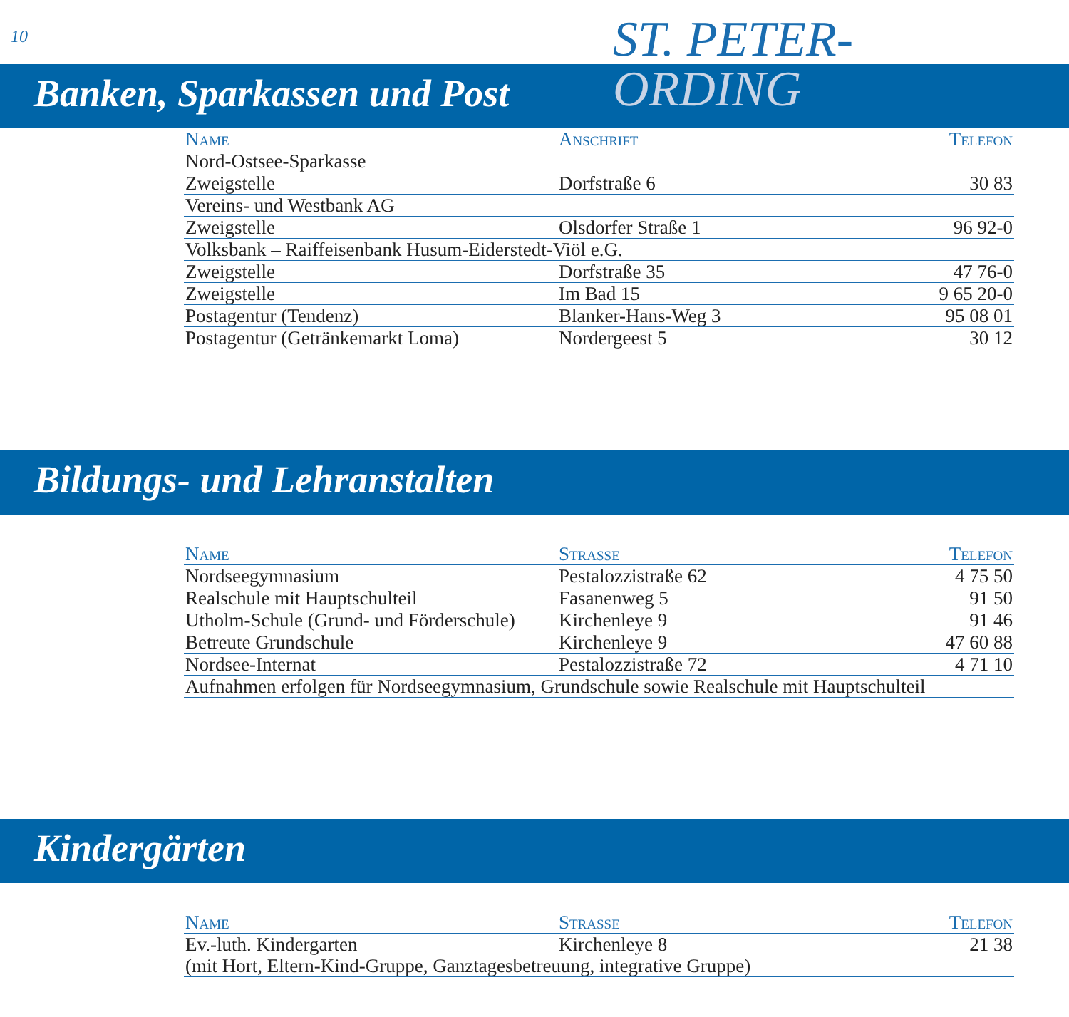10
ST. PETER-
ORDING
Banken, Sparkassen und Post
| Name | Anschrift | Telefon |
| --- | --- | --- |
| Nord-Ostsee-Sparkasse | | |
| Zweigstelle | Dorfstraße 6 | 30 83 |
| Vereins- und Westbank AG | | |
| Zweigstelle | Olsdorfer Straße 1 | 96 92-0 |
| Volksbank – Raiffeisenbank Husum-Eiderstedt-Viöl e.G. | | |
| Zweigstelle | Dorfstraße 35 | 47 76-0 |
| Zweigstelle | Im Bad 15 | 9 65 20-0 |
| Postagentur (Tendenz) | Blanker-Hans-Weg 3 | 95 08 01 |
| Postagentur (Getränkemarkt Loma) | Nordergeest 5 | 30 12 |
Bildungs- und Lehranstalten
| Name | Strasse | Telefon |
| --- | --- | --- |
| Nordseegymnasium | Pestalozzistraße 62 | 4 75 50 |
| Realschule mit Hauptschulteil | Fasanenweg 5 | 91 50 |
| Utholm-Schule (Grund- und Förderschule) | Kirchenleye 9 | 91 46 |
| Betreute Grundschule | Kirchenleye 9 | 47 60 88 |
| Nordsee-Internat | Pestalozzistraße 72 | 4 71 10 |
| Aufnahmen erfolgen für Nordseegymnasium, Grundschule sowie Realschule mit Hauptschulteil | | |
Kindergärten
| Name | Strasse | Telefon |
| --- | --- | --- |
| Ev.-luth. Kindergarten | Kirchenleye 8 | 21 38 |
| (mit Hort, Eltern-Kind-Gruppe, Ganztagesbetreuung, integrative Gruppe) | | |